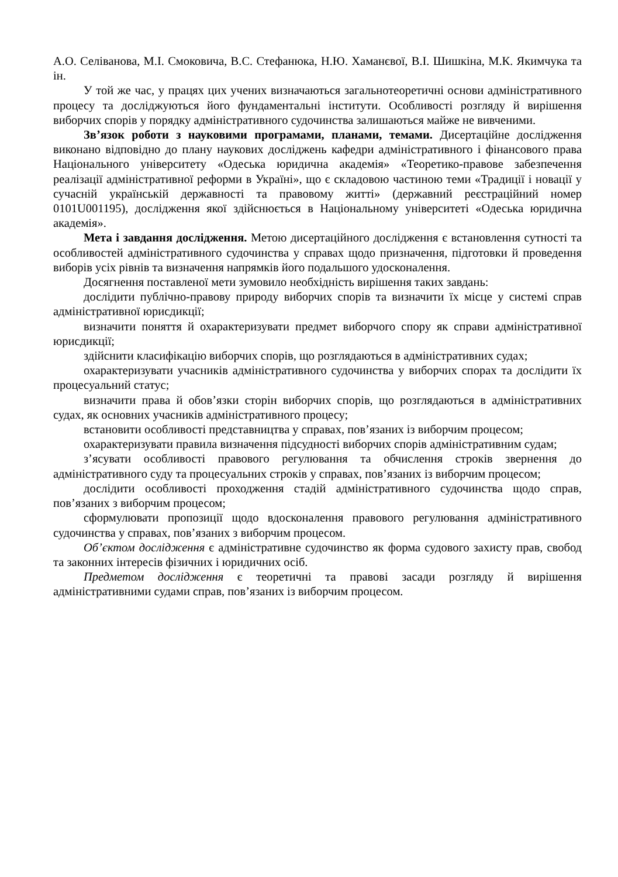А.О. Селіванова, М.І. Смоковича, В.С. Стефанюка, Н.Ю. Хаманєвої, В.І. Шишкіна, М.К. Якимчука та ін.
У той же час, у працях цих учених визначаються загальнотеоретичні основи адміністративного процесу та досліджуються його фундаментальні інститути. Особливості розгляду й вирішення виборчих спорів у порядку адміністративного судочинства залишаються майже не вивченими.
Зв’язок роботи з науковими програмами, планами, темами. Дисертаційне дослідження виконано відповідно до плану наукових досліджень кафедри адміністративного і фінансового права Національного університету «Одеська юридична академія» «Теоретико-правове забезпечення реалізації адміністративної реформи в Україні», що є складовою частиною теми «Традиції і новації у сучасній українській державності та правовому житті» (державний реєстраційний номер 0101U001195), дослідження якої здійснюється в Національному університеті «Одеська юридична академія».
Мета і завдання дослідження. Метою дисертаційного дослідження є встановлення сутності та особливостей адміністративного судочинства у справах щодо призначення, підготовки й проведення виборів усіх рівнів та визначення напрямків його подальшого удосконалення.
Досягнення поставленої мети зумовило необхідність вирішення таких завдань:
дослідити публічно-правову природу виборчих спорів та визначити їх місце у системі справ адміністративної юрисдикції;
визначити поняття й охарактеризувати предмет виборчого спору як справи адміністративної юрисдикції;
здійснити класифікацію виборчих спорів, що розглядаються в адміністративних судах;
охарактеризувати учасників адміністративного судочинства у виборчих спорах та дослідити їх процесуальний статус;
визначити права й обов’язки сторін виборчих спорів, що розглядаються в адміністративних судах, як основних учасників адміністративного процесу;
встановити особливості представництва у справах, пов’язаних із виборчим процесом;
охарактеризувати правила визначення підсудності виборчих спорів адміністративним судам;
з’ясувати особливості правового регулювання та обчислення строків звернення до адміністративного суду та процесуальних строків у справах, пов’язаних із виборчим процесом;
дослідити особливості проходження стадій адміністративного судочинства щодо справ, пов’язаних з виборчим процесом;
сформулювати пропозиції щодо вдосконалення правового регулювання адміністративного судочинства у справах, пов’язаних з виборчим процесом.
Об’єктом дослідження є адміністративне судочинство як форма судового захисту прав, свобод та законних інтересів фізичних і юридичних осіб.
Предметом дослідження є теоретичні та правові засади розгляду й вирішення адміністративними судами справ, пов’язаних із виборчим процесом.